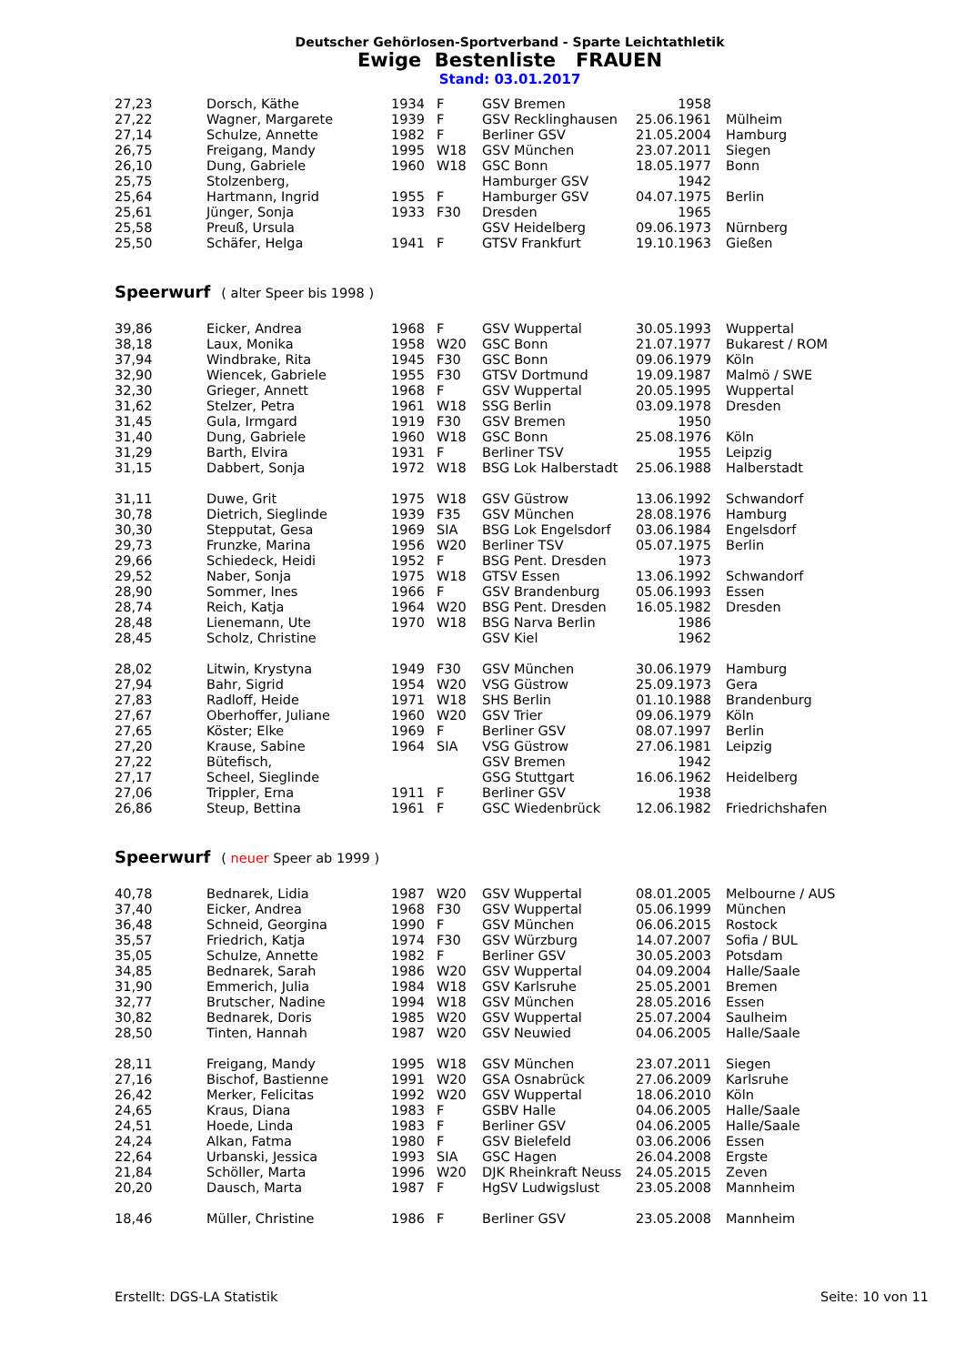Deutscher Gehörlosen-Sportverband - Sparte Leichtathletik
Ewige Bestenliste FRAUEN
Stand: 03.01.2017
| 27,23 | Dorsch, Käthe | 1934 | F | GSV Bremen | 1958 | |
| 27,22 | Wagner, Margarete | 1939 | F | GSV Recklinghausen | 25.06.1961 | Mülheim |
| 27,14 | Schulze, Annette | 1982 | F | Berliner GSV | 21.05.2004 | Hamburg |
| 26,75 | Freigang, Mandy | 1995 | W18 | GSV München | 23.07.2011 | Siegen |
| 26,10 | Dung, Gabriele | 1960 | W18 | GSC Bonn | 18.05.1977 | Bonn |
| 25,75 | Stolzenberg, | | | Hamburger GSV | 1942 | |
| 25,64 | Hartmann, Ingrid | 1955 | F | Hamburger GSV | 04.07.1975 | Berlin |
| 25,61 | Jünger, Sonja | 1933 | F30 | Dresden | 1965 | |
| 25,58 | Preuß, Ursula | | | GSV Heidelberg | 09.06.1973 | Nürnberg |
| 25,50 | Schäfer, Helga | 1941 | F | GTSV Frankfurt | 19.10.1963 | Gießen |
Speerwurf ( alter Speer bis 1998 )
| 39,86 | Eicker, Andrea | 1968 | F | GSV Wuppertal | 30.05.1993 | Wuppertal |
| 38,18 | Laux, Monika | 1958 | W20 | GSC Bonn | 21.07.1977 | Bukarest / ROM |
| 37,94 | Windbrake, Rita | 1945 | F30 | GSC Bonn | 09.06.1979 | Köln |
| 32,90 | Wiencek, Gabriele | 1955 | F30 | GTSV Dortmund | 19.09.1987 | Malmö / SWE |
| 32,30 | Grieger, Annett | 1968 | F | GSV Wuppertal | 20.05.1995 | Wuppertal |
| 31,62 | Stelzer, Petra | 1961 | W18 | SSG Berlin | 03.09.1978 | Dresden |
| 31,45 | Gula, Irmgard | 1919 | F30 | GSV Bremen | 1950 | |
| 31,40 | Dung, Gabriele | 1960 | W18 | GSC Bonn | 25.08.1976 | Köln |
| 31,29 | Barth, Elvira | 1931 | F | Berliner TSV | 1955 | Leipzig |
| 31,15 | Dabbert, Sonja | 1972 | W18 | BSG Lok Halberstadt | 25.06.1988 | Halberstadt |
| 31,11 | Duwe, Grit | 1975 | W18 | GSV Güstrow | 13.06.1992 | Schwandorf |
| 30,78 | Dietrich, Sieglinde | 1939 | F35 | GSV München | 28.08.1976 | Hamburg |
| 30,30 | Stepputat, Gesa | 1969 | SIA | BSG Lok Engelsdorf | 03.06.1984 | Engelsdorf |
| 29,73 | Frunzke, Marina | 1956 | W20 | Berliner TSV | 05.07.1975 | Berlin |
| 29,66 | Schiedeck, Heidi | 1952 | F | BSG Pent. Dresden | 1973 | |
| 29,52 | Naber, Sonja | 1975 | W18 | GTSV Essen | 13.06.1992 | Schwandorf |
| 28,90 | Sommer, Ines | 1966 | F | GSV Brandenburg | 05.06.1993 | Essen |
| 28,74 | Reich, Katja | 1964 | W20 | BSG Pent. Dresden | 16.05.1982 | Dresden |
| 28,48 | Lienemann, Ute | 1970 | W18 | BSG Narva Berlin | 1986 | |
| 28,45 | Scholz, Christine | | | GSV Kiel | 1962 | |
| 28,02 | Litwin, Krystyna | 1949 | F30 | GSV München | 30.06.1979 | Hamburg |
| 27,94 | Bahr, Sigrid | 1954 | W20 | VSG Güstrow | 25.09.1973 | Gera |
| 27,83 | Radloff, Heide | 1971 | W18 | SHS Berlin | 01.10.1988 | Brandenburg |
| 27,67 | Oberhoffer, Juliane | 1960 | W20 | GSV Trier | 09.06.1979 | Köln |
| 27,65 | Köster; Elke | 1969 | F | Berliner GSV | 08.07.1997 | Berlin |
| 27,20 | Krause, Sabine | 1964 | SIA | VSG Güstrow | 27.06.1981 | Leipzig |
| 27,22 | Bütefisch, | | | GSV Bremen | 1942 | |
| 27,17 | Scheel, Sieglinde | | | GSG Stuttgart | 16.06.1962 | Heidelberg |
| 27,06 | Trippler, Erna | 1911 | F | Berliner GSV | 1938 | |
| 26,86 | Steup, Bettina | 1961 | F | GSC Wiedenbrück | 12.06.1982 | Friedrichshafen |
Speerwurf ( neuer Speer ab 1999 )
| 40,78 | Bednarek, Lidia | 1987 | W20 | GSV Wuppertal | 08.01.2005 | Melbourne / AUS |
| 37,40 | Eicker, Andrea | 1968 | F30 | GSV Wuppertal | 05.06.1999 | München |
| 36,48 | Schneid, Georgina | 1990 | F | GSV München | 06.06.2015 | Rostock |
| 35,57 | Friedrich, Katja | 1974 | F30 | GSV Würzburg | 14.07.2007 | Sofia / BUL |
| 35,05 | Schulze, Annette | 1982 | F | Berliner GSV | 30.05.2003 | Potsdam |
| 34,85 | Bednarek, Sarah | 1986 | W20 | GSV Wuppertal | 04.09.2004 | Halle/Saale |
| 31,90 | Emmerich, Julia | 1984 | W18 | GSV Karlsruhe | 25.05.2001 | Bremen |
| 32,77 | Brutscher, Nadine | 1994 | W18 | GSV München | 28.05.2016 | Essen |
| 30,82 | Bednarek, Doris | 1985 | W20 | GSV Wuppertal | 25.07.2004 | Saulheim |
| 28,50 | Tinten, Hannah | 1987 | W20 | GSV Neuwied | 04.06.2005 | Halle/Saale |
| 28,11 | Freigang, Mandy | 1995 | W18 | GSV München | 23.07.2011 | Siegen |
| 27,16 | Bischof, Bastienne | 1991 | W20 | GSA Osnabrück | 27.06.2009 | Karlsruhe |
| 26,42 | Merker, Felicitas | 1992 | W20 | GSV Wuppertal | 18.06.2010 | Köln |
| 24,65 | Kraus, Diana | 1983 | F | GSBV Halle | 04.06.2005 | Halle/Saale |
| 24,51 | Hoede, Linda | 1983 | F | Berliner GSV | 04.06.2005 | Halle/Saale |
| 24,24 | Alkan, Fatma | 1980 | F | GSV Bielefeld | 03.06.2006 | Essen |
| 22,64 | Urbanski, Jessica | 1993 | SIA | GSC Hagen | 26.04.2008 | Ergste |
| 21,84 | Schöller, Marta | 1996 | W20 | DJK Rheinkraft Neuss | 24.05.2015 | Zeven |
| 20,20 | Dausch, Marta | 1987 | F | HgSV Ludwigslust | 23.05.2008 | Mannheim |
| 18,46 | Müller, Christine | 1986 | F | Berliner GSV | 23.05.2008 | Mannheim |
Erstellt: DGS-LA Statistik Seite: 10 von 11